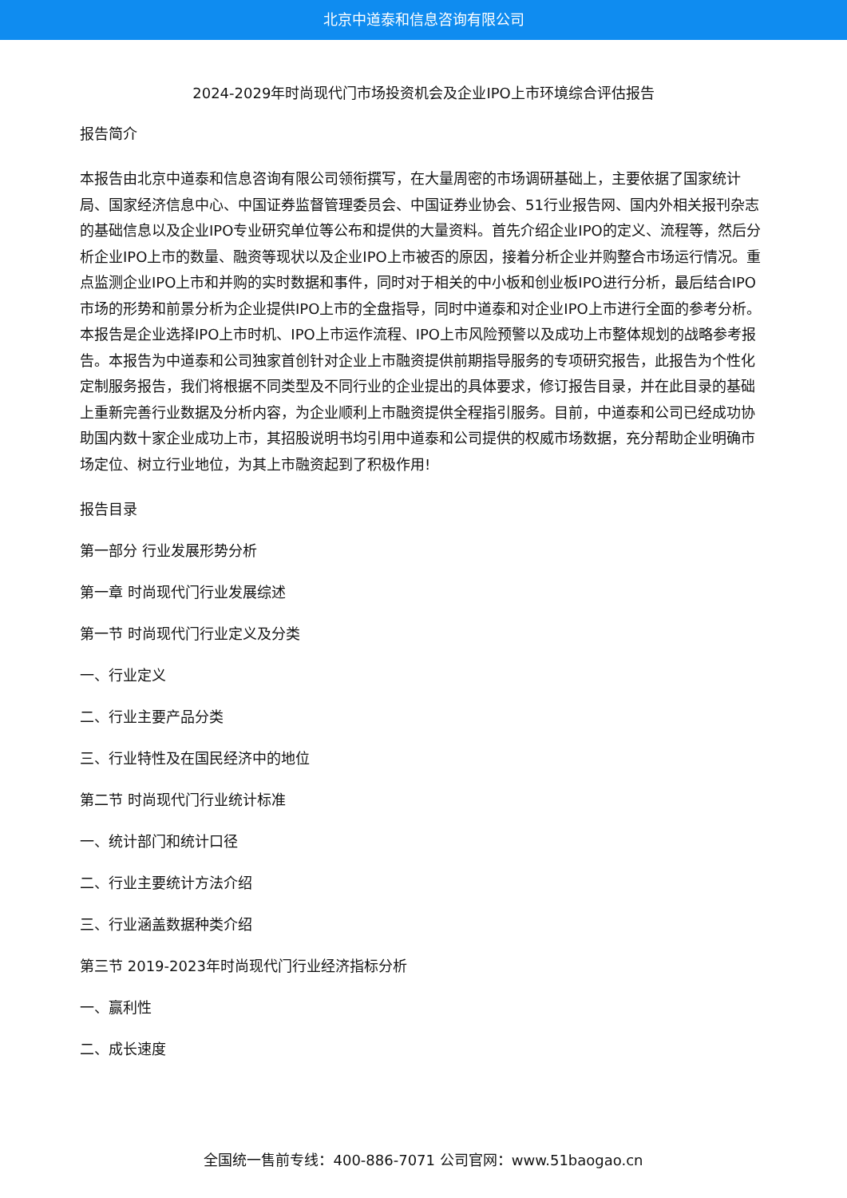北京中道泰和信息咨询有限公司
2024-2029年时尚现代门市场投资机会及企业IPO上市环境综合评估报告
报告简介
本报告由北京中道泰和信息咨询有限公司领衔撰写，在大量周密的市场调研基础上，主要依据了国家统计局、国家经济信息中心、中国证券监督管理委员会、中国证券业协会、51行业报告网、国内外相关报刊杂志的基础信息以及企业IPO专业研究单位等公布和提供的大量资料。首先介绍企业IPO的定义、流程等，然后分析企业IPO上市的数量、融资等现状以及企业IPO上市被否的原因，接着分析企业并购整合市场运行情况。重点监测企业IPO上市和并购的实时数据和事件，同时对于相关的中小板和创业板IPO进行分析，最后结合IPO市场的形势和前景分析为企业提供IPO上市的全盘指导，同时中道泰和对企业IPO上市进行全面的参考分析。本报告是企业选择IPO上市时机、IPO上市运作流程、IPO上市风险预警以及成功上市整体规划的战略参考报告。本报告为中道泰和公司独家首创针对企业上市融资提供前期指导服务的专项研究报告，此报告为个性化定制服务报告，我们将根据不同类型及不同行业的企业提出的具体要求，修订报告目录，并在此目录的基础上重新完善行业数据及分析内容，为企业顺利上市融资提供全程指引服务。目前，中道泰和公司已经成功协助国内数十家企业成功上市，其招股说明书均引用中道泰和公司提供的权威市场数据，充分帮助企业明确市场定位、树立行业地位，为其上市融资起到了积极作用!
报告目录
第一部分 行业发展形势分析
第一章 时尚现代门行业发展综述
第一节 时尚现代门行业定义及分类
一、行业定义
二、行业主要产品分类
三、行业特性及在国民经济中的地位
第二节 时尚现代门行业统计标准
一、统计部门和统计口径
二、行业主要统计方法介绍
三、行业涵盖数据种类介绍
第三节 2019-2023年时尚现代门行业经济指标分析
一、赢利性
二、成长速度
全国统一售前专线：400-886-7071 公司官网：www.51baogao.cn